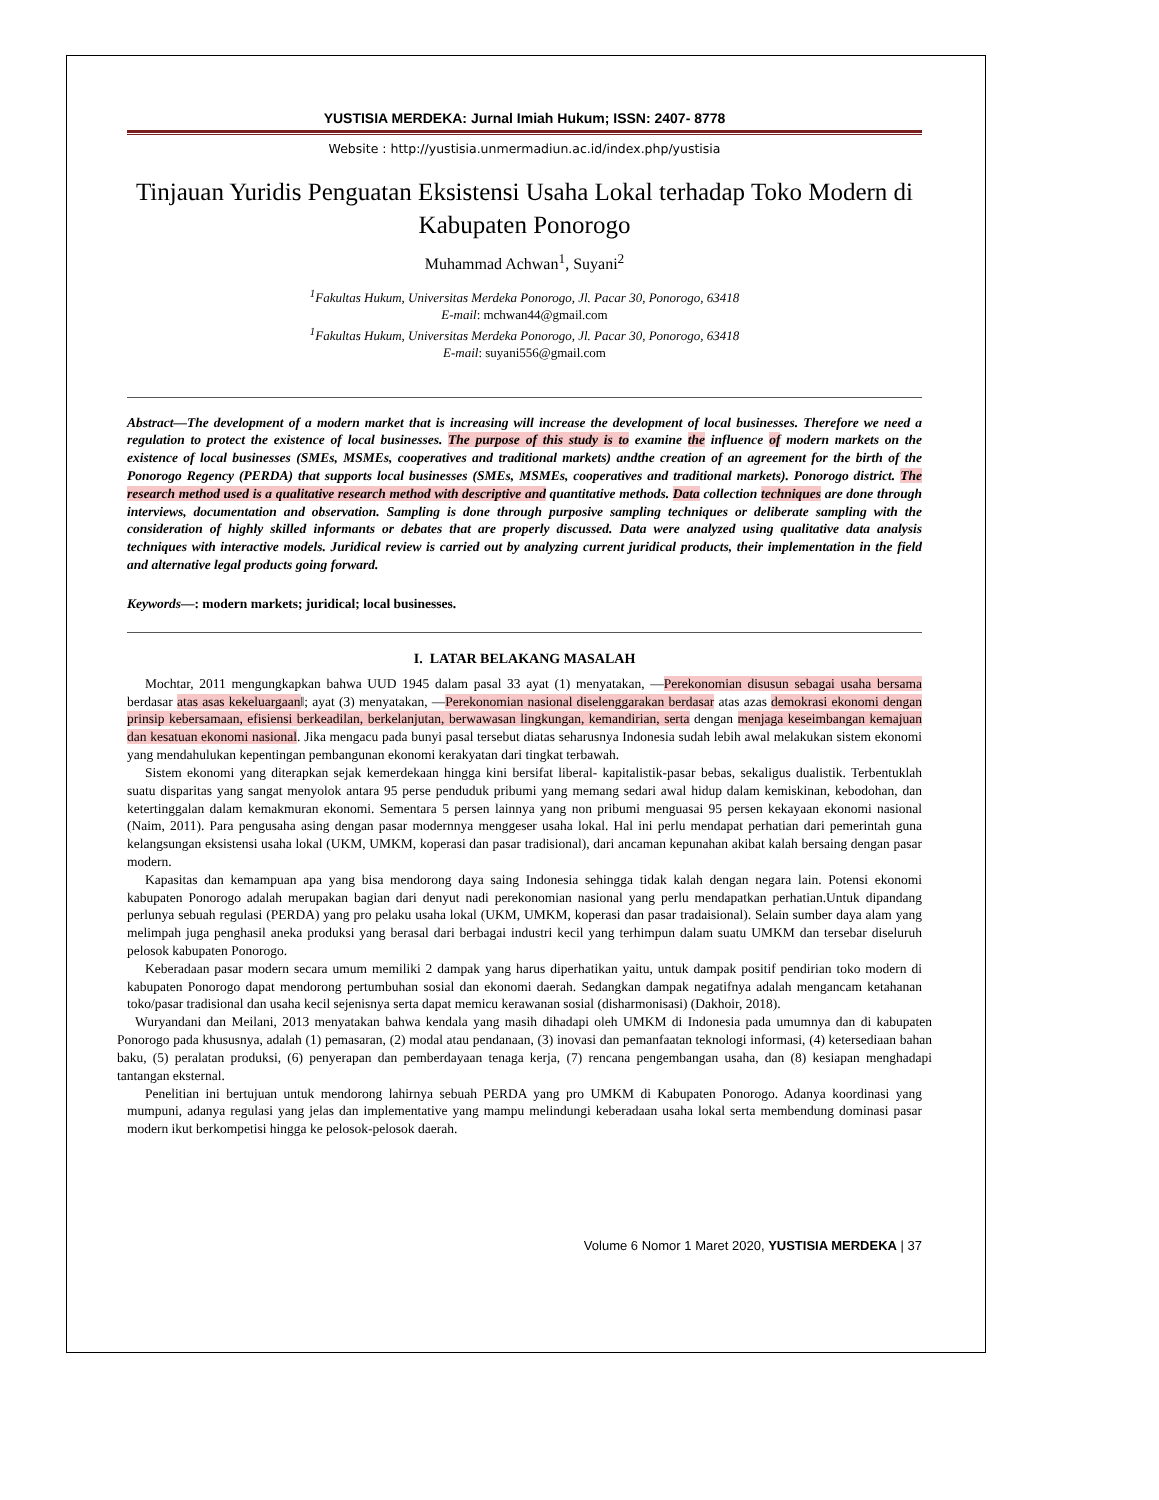YUSTISIA MERDEKA: Jurnal Imiah Hukum; ISSN: 2407- 8778
Website : http://yustisia.unmermadiun.ac.id/index.php/yustisia
Tinjauan Yuridis Penguatan Eksistensi Usaha Lokal terhadap Toko Modern di Kabupaten Ponorogo
Muhammad Achwan<sup>1</sup>, Suyani<sup>2</sup>
<sup>1</sup> Fakultas Hukum, Universitas Merdeka Ponorogo, Jl. Pacar 30, Ponorogo, 63418
E-mail: mchwan44@gmail.com
<sup>1</sup> Fakultas Hukum, Universitas Merdeka Ponorogo, Jl. Pacar 30, Ponorogo, 63418
E-mail: suyani556@gmail.com
Abstract—The development of a modern market that is increasing will increase the development of local businesses. Therefore we need a regulation to protect the existence of local businesses. The purpose of this study is to examine the influence of modern markets on the existence of local businesses (SMEs, MSMEs, cooperatives and traditional markets) andthe creation of an agreement for the birth of the Ponorogo Regency (PERDA) that supports local businesses (SMEs, MSMEs, cooperatives and traditional markets). Ponorogo district. The research method used is a qualitative research method with descriptive and quantitative methods. Data collection techniques are done through interviews, documentation and observation. Sampling is done through purposive sampling techniques or deliberate sampling with the consideration of highly skilled informants or debates that are properly discussed. Data were analyzed using qualitative data analysis techniques with interactive models. Juridical review is carried out by analyzing current juridical products, their implementation in the field and alternative legal products going forward.
Keywords—: modern markets; juridical; local businesses.
I. LATAR BELAKANG MASALAH
Mochtar, 2011 mengungkapkan bahwa UUD 1945 dalam pasal 33 ayat (1) menyatakan, ―Perekonomian disusun sebagai usaha bersama berdasar atas asas kekeluargaan‖; ayat (3) menyatakan, ―Perekonomian nasional diselenggarakan berdasar atas azas demokrasi ekonomi dengan prinsip kebersamaan, efisiensi berkeadilan, berkelanjutan, berwawasan lingkungan, kemandirian, serta dengan menjaga keseimbangan kemajuan dan kesatuan ekonomi nasional. Jika mengacu pada bunyi pasal tersebut diatas seharusnya Indonesia sudah lebih awal melakukan sistem ekonomi yang mendahulukan kepentingan pembangunan ekonomi kerakyatan dari tingkat terbawah.
Sistem ekonomi yang diterapkan sejak kemerdekaan hingga kini bersifat liberal- kapitalistik-pasar bebas, sekaligus dualistik. Terbentuklah suatu disparitas yang sangat menyolok antara 95 perse penduduk pribumi yang memang sedari awal hidup dalam kemiskinan, kebodohan, dan ketertinggalan dalam kemakmuran ekonomi. Sementara 5 persen lainnya yang non pribumi menguasai 95 persen kekayaan ekonomi nasional (Naim, 2011). Para pengusaha asing dengan pasar modernnya menggeser usaha lokal. Hal ini perlu mendapat perhatian dari pemerintah guna kelangsungan eksistensi usaha lokal (UKM, UMKM, koperasi dan pasar tradisional), dari ancaman kepunahan akibat kalah bersaing dengan pasar modern.
Kapasitas dan kemampuan apa yang bisa mendorong daya saing Indonesia sehingga tidak kalah dengan negara lain. Potensi ekonomi kabupaten Ponorogo adalah merupakan bagian dari denyut nadi perekonomian nasional yang perlu mendapatkan perhatian.Untuk dipandang perlunya sebuah regulasi (PERDA) yang pro pelaku usaha lokal (UKM, UMKM, koperasi dan pasar tradaisional). Selain sumber daya alam yang melimpah juga penghasil aneka produksi yang berasal dari berbagai industri kecil yang terhimpun dalam suatu UMKM dan tersebar diseluruh pelosok kabupaten Ponorogo.
Keberadaan pasar modern secara umum memiliki 2 dampak yang harus diperhatikan yaitu, untuk dampak positif pendirian toko modern di kabupaten Ponorogo dapat mendorong pertumbuhan sosial dan ekonomi daerah. Sedangkan dampak negatifnya adalah mengancam ketahanan toko/pasar tradisional dan usaha kecil sejenisnya serta dapat memicu kerawanan sosial (disharmonisasi) (Dakhoir, 2018).
Wuryandani dan Meilani, 2013 menyatakan bahwa kendala yang masih dihadapi oleh UMKM di Indonesia pada umumnya dan di kabupaten Ponorogo pada khususnya, adalah (1) pemasaran, (2) modal atau pendanaan, (3) inovasi dan pemanfaatan teknologi informasi, (4) ketersediaan bahan baku, (5) peralatan produksi, (6) penyerapan dan pemberdayaan tenaga kerja, (7) rencana pengembangan usaha, dan (8) kesiapan menghadapi tantangan eksternal.
Penelitian ini bertujuan untuk mendorong lahirnya sebuah PERDA yang pro UMKM di Kabupaten Ponorogo. Adanya koordinasi yang mumpuni, adanya regulasi yang jelas dan implementative yang mampu melindungi keberadaan usaha lokal serta membendung dominasi pasar modern ikut berkompetisi hingga ke pelosok-pelosok daerah.
Volume 6 Nomor 1 Maret 2020, YUSTISIA MERDEKA | 37